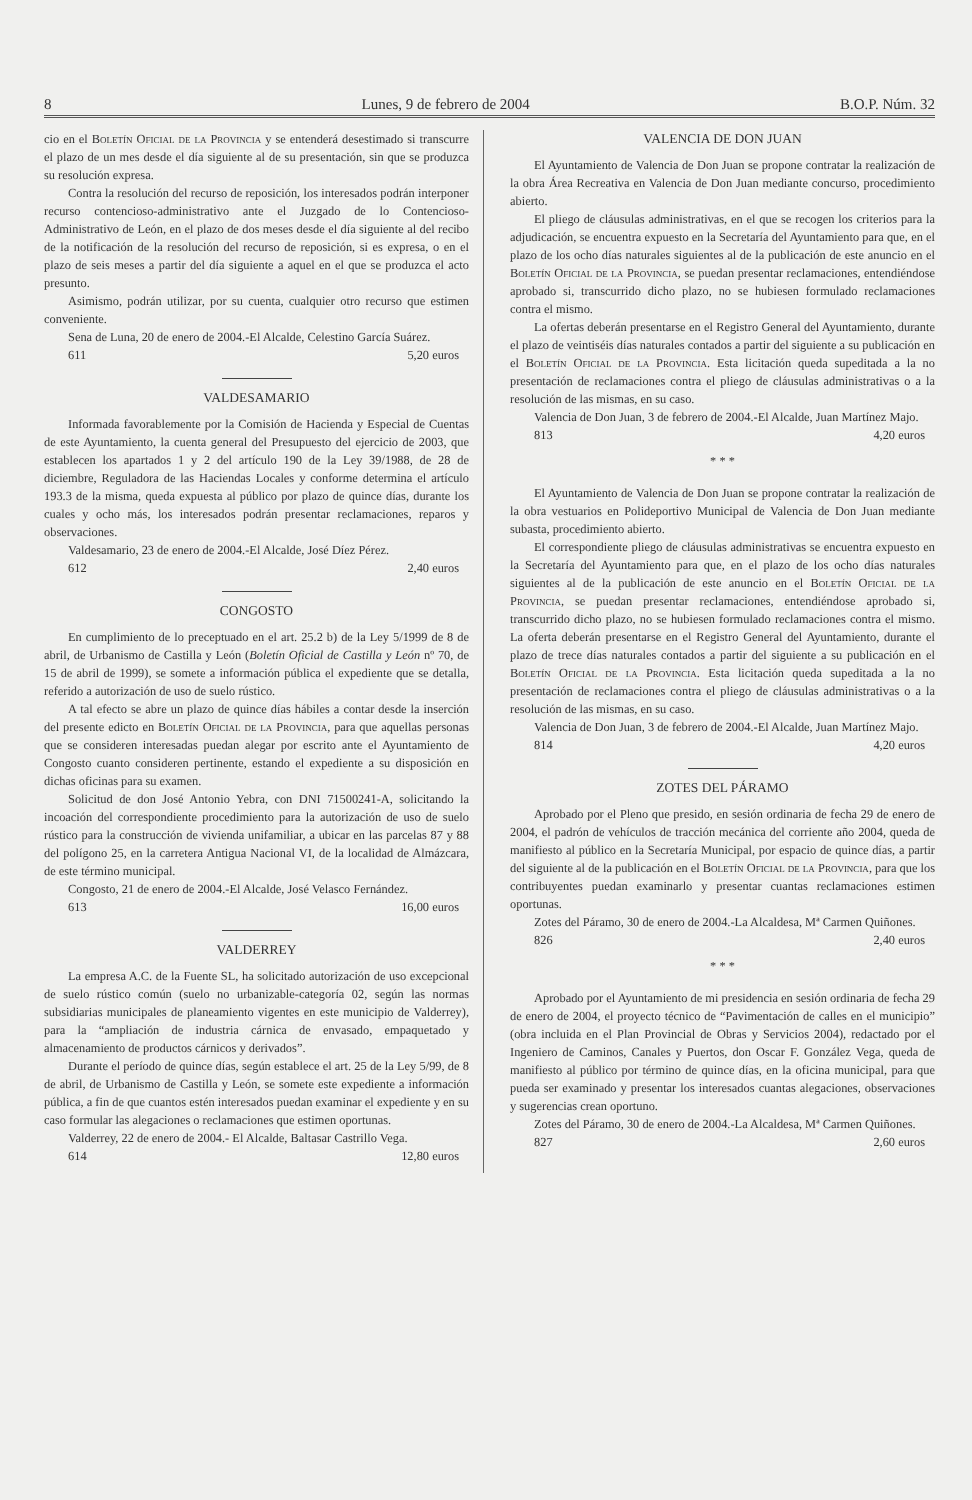8 Lunes, 9 de febrero de 2004 B.O.P. Núm. 32
cio en el Boletín Oficial de la Provincia y se entenderá desestimado si transcurre el plazo de un mes desde el día siguiente al de su presentación, sin que se produzca su resolución expresa.
Contra la resolución del recurso de reposición, los interesados podrán interponer recurso contencioso-administrativo ante el Juzgado de lo Contencioso-Administrativo de León, en el plazo de dos meses desde el día siguiente al del recibo de la notificación de la resolución del recurso de reposición, si es expresa, o en el plazo de seis meses a partir del día siguiente a aquel en el que se produzca el acto presunto.
Asimismo, podrán utilizar, por su cuenta, cualquier otro recurso que estimen conveniente.
Sena de Luna, 20 de enero de 2004.-El Alcalde, Celestino García Suárez.
611 5,20 euros
VALDESAMARIO
Informada favorablemente por la Comisión de Hacienda y Especial de Cuentas de este Ayuntamiento, la cuenta general del Presupuesto del ejercicio de 2003, que establecen los apartados 1 y 2 del artículo 190 de la Ley 39/1988, de 28 de diciembre, Reguladora de las Haciendas Locales y conforme determina el artículo 193.3 de la misma, queda expuesta al público por plazo de quince días, durante los cuales y ocho más, los interesados podrán presentar reclamaciones, reparos y observaciones.
Valdesamario, 23 de enero de 2004.-El Alcalde, José Díez Pérez.
612 2,40 euros
CONGOSTO
En cumplimiento de lo preceptuado en el art. 25.2 b) de la Ley 5/1999 de 8 de abril, de Urbanismo de Castilla y León (Boletín Oficial de Castilla y León nº 70, de 15 de abril de 1999), se somete a información pública el expediente que se detalla, referido a autorización de uso de suelo rústico.
A tal efecto se abre un plazo de quince días hábiles a contar desde la inserción del presente edicto en Boletín Oficial de la Provincia, para que aquellas personas que se consideren interesadas puedan alegar por escrito ante el Ayuntamiento de Congosto cuanto consideren pertinente, estando el expediente a su disposición en dichas oficinas para su examen.
Solicitud de don José Antonio Yebra, con DNI 71500241-A, solicitando la incoación del correspondiente procedimiento para la autorización de uso de suelo rústico para la construcción de vivienda unifamiliar, a ubicar en las parcelas 87 y 88 del polígono 25, en la carretera Antigua Nacional VI, de la localidad de Almázcara, de este término municipal.
Congosto, 21 de enero de 2004.-El Alcalde, José Velasco Fernández.
613 16,00 euros
VALDERREY
La empresa A.C. de la Fuente SL, ha solicitado autorización de uso excepcional de suelo rústico común (suelo no urbanizable-categoría 02, según las normas subsidiarias municipales de planeamiento vigentes en este municipio de Valderrey), para la “ampliación de industria cárnica de envasado, empaquetado y almacenamiento de productos cárnicos y derivados”.
Durante el período de quince días, según establece el art. 25 de la Ley 5/99, de 8 de abril, de Urbanismo de Castilla y León, se somete este expediente a información pública, a fin de que cuantos estén interesados puedan examinar el expediente y en su caso formular las alegaciones o reclamaciones que estimen oportunas.
Valderrey, 22 de enero de 2004.- El Alcalde, Baltasar Castrillo Vega.
614 12,80 euros
VALENCIA DE DON JUAN
El Ayuntamiento de Valencia de Don Juan se propone contratar la realización de la obra Área Recreativa en Valencia de Don Juan mediante concurso, procedimiento abierto.
El pliego de cláusulas administrativas, en el que se recogen los criterios para la adjudicación, se encuentra expuesto en la Secretaría del Ayuntamiento para que, en el plazo de los ocho días naturales siguientes al de la publicación de este anuncio en el Boletín Oficial de la Provincia, se puedan presentar reclamaciones, entendiéndose aprobado si, transcurrido dicho plazo, no se hubiesen formulado reclamaciones contra el mismo.
La ofertas deberán presentarse en el Registro General del Ayuntamiento, durante el plazo de veintiséis días naturales contados a partir del siguiente a su publicación en el Boletín Oficial de la Provincia. Esta licitación queda supeditada a la no presentación de reclamaciones contra el pliego de cláusulas administrativas o a la resolución de las mismas, en su caso.
Valencia de Don Juan, 3 de febrero de 2004.-El Alcalde, Juan Martínez Majo.
813 4,20 euros
* * *
El Ayuntamiento de Valencia de Don Juan se propone contratar la realización de la obra vestuarios en Polideportivo Municipal de Valencia de Don Juan mediante subasta, procedimiento abierto.
El correspondiente pliego de cláusulas administrativas se encuentra expuesto en la Secretaría del Ayuntamiento para que, en el plazo de los ocho días naturales siguientes al de la publicación de este anuncio en el Boletín Oficial de la Provincia, se puedan presentar reclamaciones, entendiéndose aprobado si, transcurrido dicho plazo, no se hubiesen formulado reclamaciones contra el mismo. La oferta deberán presentarse en el Registro General del Ayuntamiento, durante el plazo de trece días naturales contados a partir del siguiente a su publicación en el Boletín Oficial de la Provincia. Esta licitación queda supeditada a la no presentación de reclamaciones contra el pliego de cláusulas administrativas o a la resolución de las mismas, en su caso.
Valencia de Don Juan, 3 de febrero de 2004.-El Alcalde, Juan Martínez Majo.
814 4,20 euros
ZOTES DEL PÁRAMO
Aprobado por el Pleno que presido, en sesión ordinaria de fecha 29 de enero de 2004, el padrón de vehículos de tracción mecánica del corriente año 2004, queda de manifiesto al público en la Secretaría Municipal, por espacio de quince días, a partir del siguiente al de la publicación en el Boletín Oficial de la Provincia, para que los contribuyentes puedan examinarlo y presentar cuantas reclamaciones estimen oportunas.
Zotes del Páramo, 30 de enero de 2004.-La Alcaldesa, Mª Carmen Quiñones.
826 2,40 euros
* * *
Aprobado por el Ayuntamiento de mi presidencia en sesión ordinaria de fecha 29 de enero de 2004, el proyecto técnico de “Pavimentación de calles en el municipio” (obra incluida en el Plan Provincial de Obras y Servicios 2004), redactado por el Ingeniero de Caminos, Canales y Puertos, don Oscar F. González Vega, queda de manifiesto al público por término de quince días, en la oficina municipal, para que pueda ser examinado y presentar los interesados cuantas alegaciones, observaciones y sugerencias crean oportuno.
Zotes del Páramo, 30 de enero de 2004.-La Alcaldesa, Mª Carmen Quiñones.
827 2,60 euros